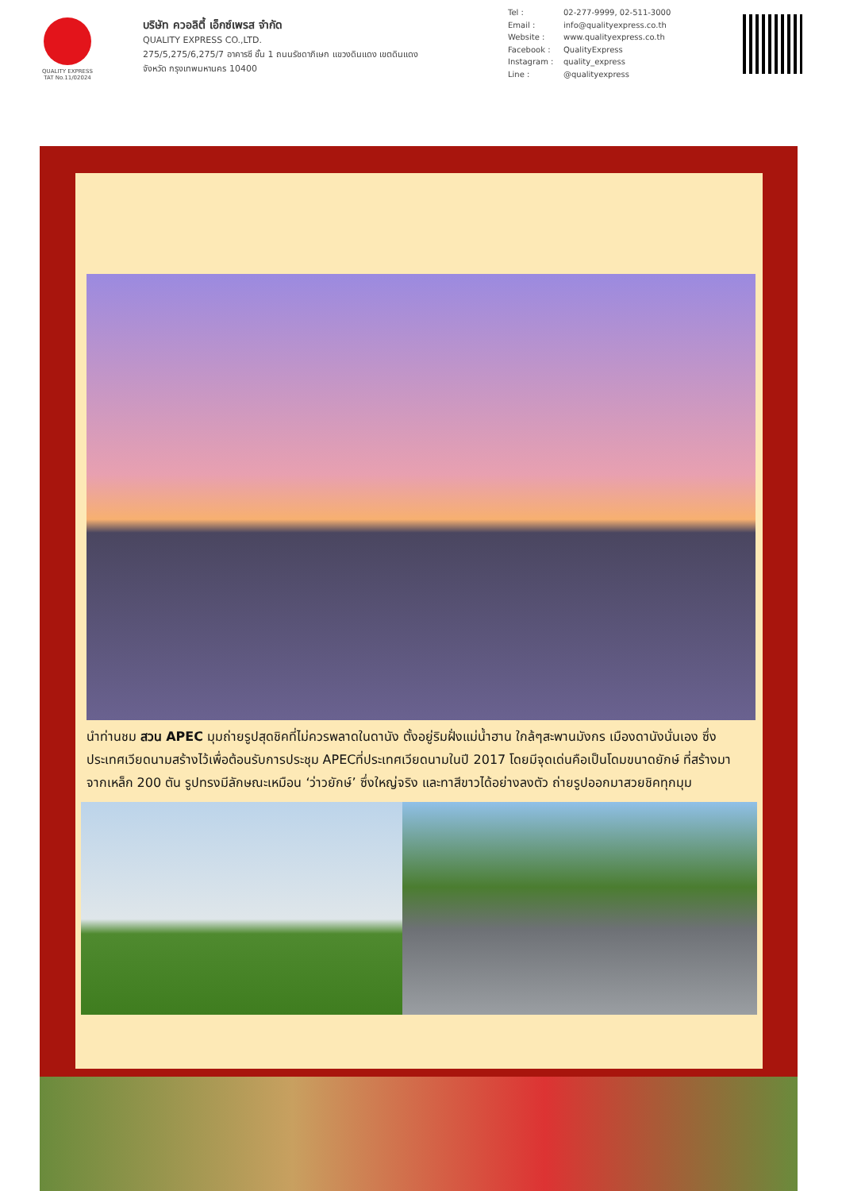QUALITY EXPRESS
TAT No.11/02024
บริษัท ควอลิตี้ เอ็กซ์เพรส จำกัด
QUALITY EXPRESS CO.,LTD.
275/5,275/6,275/7 อาคารซี ชั้น 1 ถนนรัชดาภิเษก แขวงดินแดง เขตดินแดง
จังหวัด กรุงเทพมหานคร 10400
Tel : 02-277-9999, 02-511-3000
Email : info@qualityexpress.co.th
Website : www.qualityexpress.co.th
Facebook : QualityExpress
Instagram : quality_express
Line : @qualityexpress
นำท่านชม สวน APEC มุมถ่ายรูปสุดชิคที่ไม่ควรพลาดในดานัง ตั้งอยู่ริมฝั่งแม่น้ำฮาน ใกล้ๆสะพานมังกร เมืองดานังนั่นเอง ซึ่งประเทศเวียดนามสร้างไว้เพื่อต้อนรับการประชุม APECที่ประเทศเวียดนามในปี 2017 โดยมีจุดเด่นคือเป็นโดมขนาดยักษ์ ที่สร้างมาจากเหล็ก 200 ตัน รูปทรงมีลักษณะเหมือน ‘ว่าวยักษ์’ ซึ่งใหญ่จริง และทาสีขาวได้อย่างลงตัว ถ่ายรูปออกมาสวยชิคทุกมุม